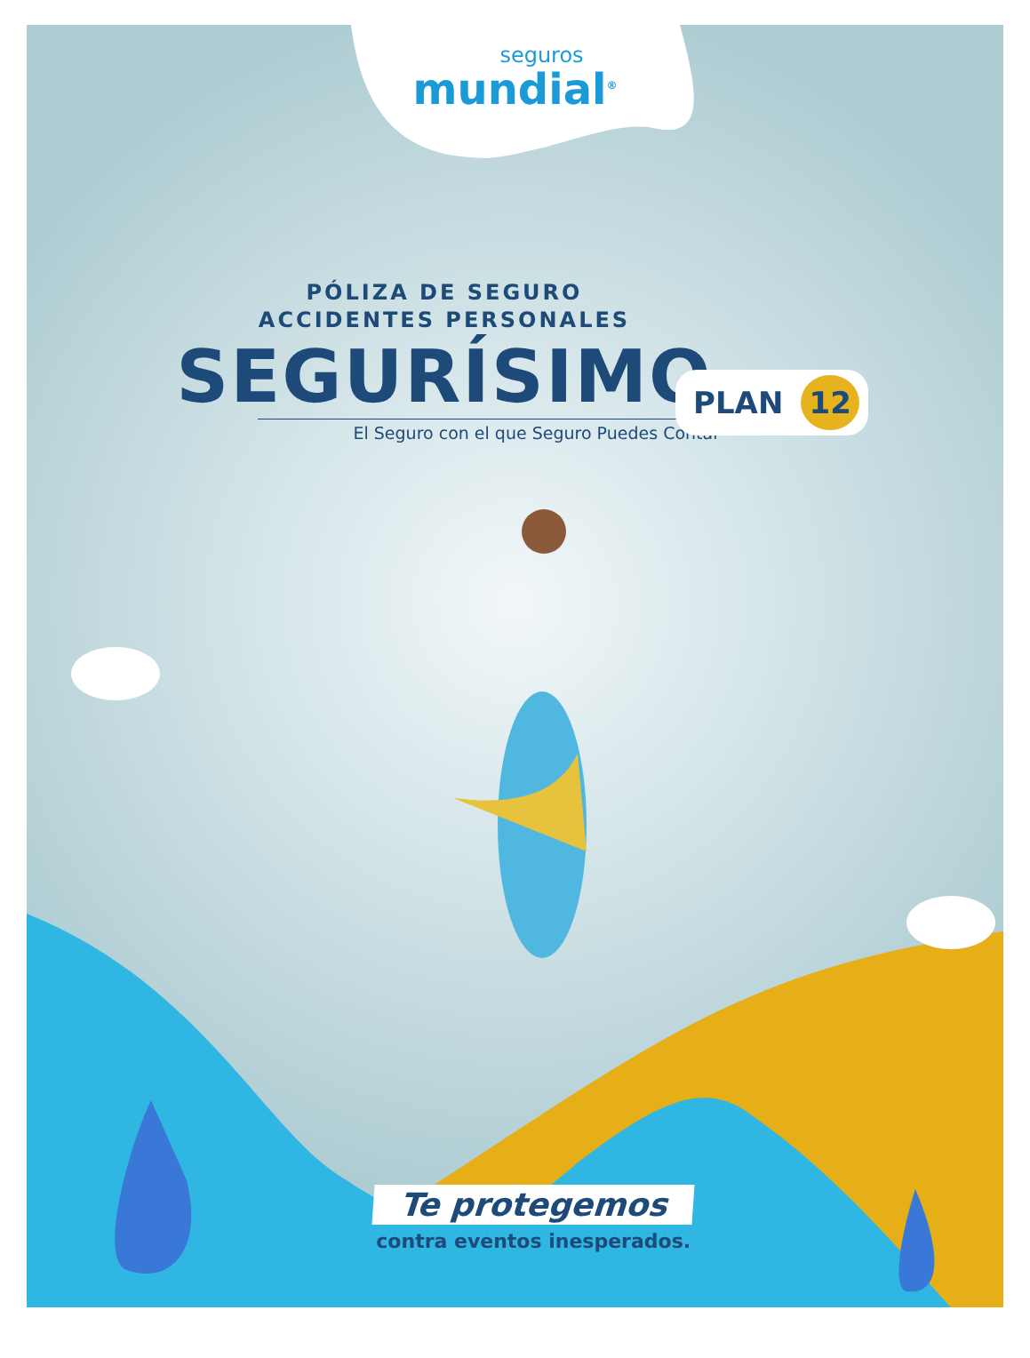seguros
mundial<sup>®</sup>
PÓLIZA DE SEGURO
ACCIDENTES PERSONALES
SEGURÍSIMO
El Seguro con el que Seguro Puedes Contar
PLAN 12
Te protegemos
contra eventos inesperados.